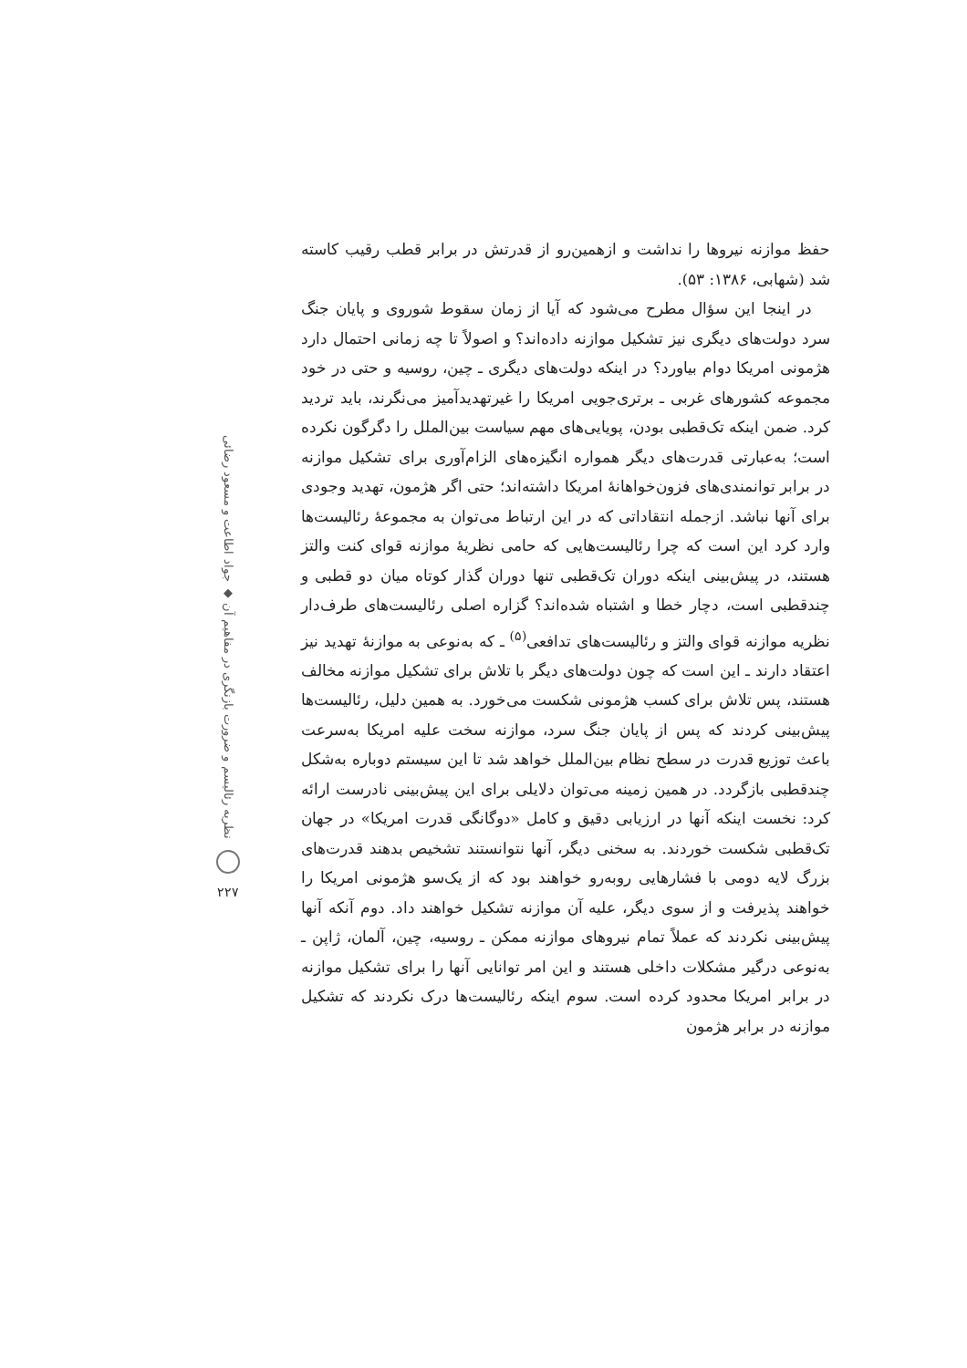حفظ موازنه نیروها را نداشت و ازهمین‌رو از قدرتش در برابر قطب رقیب کاسته شد (شهابی، ۱۳۸۶: ۵۳).
در اینجا این سؤال مطرح می‌شود که آیا از زمان سقوط شوروی و پایان جنگ سرد دولت‌های دیگری نیز تشکیل موازنه داده‌اند؟ و اصولاً تا چه زمانی احتمال دارد هژمونی امریکا دوام بیاورد؟ در اینکه دولت‌های دیگری ـ چین، روسیه و حتی در خود مجموعه کشورهای غربی ـ برتری‌جویی امریکا را غیرتهدیدآمیز می‌نگرند، باید تردید کرد. ضمن اینکه تک‌قطبی بودن، پویایی‌های مهم سیاست بین‌الملل را دگرگون نکرده است؛ به‌عبارتی قدرت‌های دیگر همواره انگیزه‌های الزام‌آوری برای تشکیل موازنه در برابر توانمندی‌های فزون‌خواهانهٔ امریکا داشته‌اند؛ حتی اگر هژمون، تهدید وجودی برای آنها نباشد. ازجمله انتقاداتی که در این ارتباط می‌توان به مجموعهٔ رئالیست‌ها وارد کرد این است که چرا رئالیست‌هایی که حامی نظریهٔ موازنه قوای کنت والتز هستند، در پیش‌بینی اینکه دوران تک‌قطبی تنها دوران گذار کوتاه میان دو قطبی و چندقطبی است، دچار خطا و اشتباه شده‌اند؟ گزاره اصلی رئالیست‌های طرف‌دار نظریه موازنه قوای والتز و رئالیست‌های تدافعی<sup>(۵)</sup> ـ که به‌نوعی به موازنهٔ تهدید نیز اعتقاد دارند ـ این است که چون دولت‌های دیگر با تلاش برای تشکیل موازنه مخالف هستند، پس تلاش برای کسب هژمونی شکست می‌خورد. به همین دلیل، رئالیست‌ها پیش‌بینی کردند که پس از پایان جنگ سرد، موازنه سخت علیه امریکا به‌سرعت باعث توزیع قدرت در سطح نظام بین‌الملل خواهد شد تا این سیستم دوباره به‌شکل چندقطبی بازگردد. در همین زمینه می‌توان دلایلی برای این پیش‌بینی نادرست ارائه کرد: نخست اینکه آنها در ارزیابی دقیق و کامل «دوگانگی قدرت امریکا» در جهان تک‌قطبی شکست خوردند. به سخنی دیگر، آنها نتوانستند تشخیص بدهند قدرت‌های بزرگ لایه دومی با فشارهایی روبه‌رو خواهند بود که از یک‌سو هژمونی امریکا را خواهند پذیرفت و از سوی دیگر، علیه آن موازنه تشکیل خواهند داد. دوم آنکه آنها پیش‌بینی نکردند که عملاً تمام نیروهای موازنه ممکن ـ روسیه، چین، آلمان، ژاپن ـ به‌نوعی درگیر مشکلات داخلی هستند و این امر توانایی آنها را برای تشکیل موازنه در برابر امریکا محدود کرده است. سوم اینکه رئالیست‌ها درک نکردند که تشکیل موازنه در برابر هژمون
نظریه رئالیسم و ضرورت بازنگری در مفاهیم آن ◆ جواد اطاعت و مسعود رضائی
۲۲۷